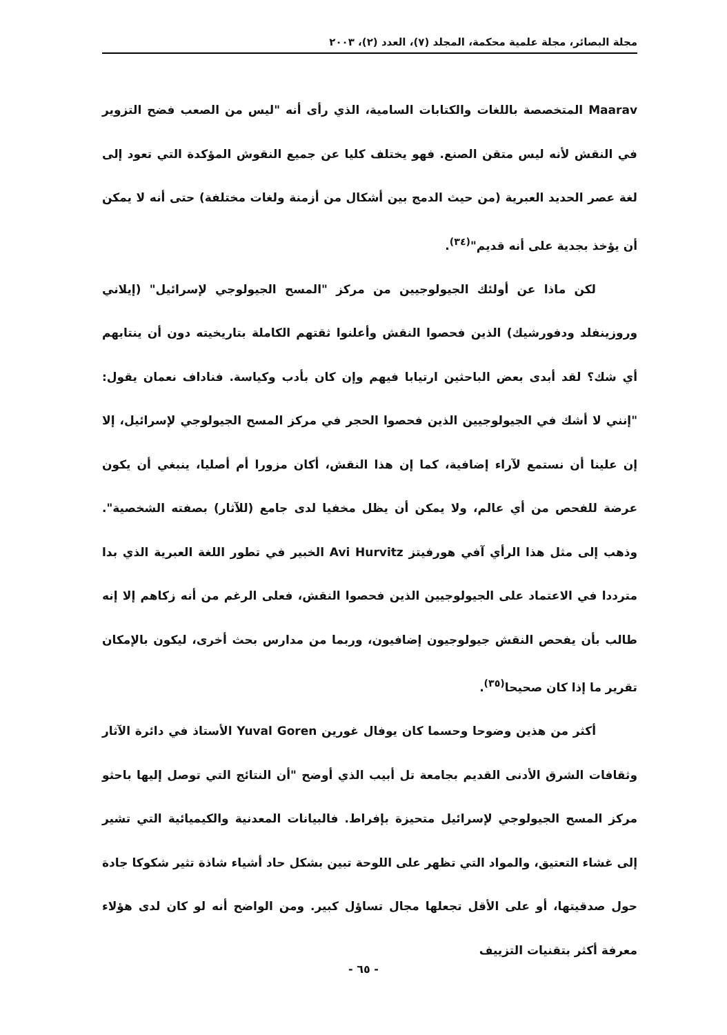مجلة البصائر، مجلة علمية محكمة، المجلد (٧)، العدد (٢)، ٢٠٠٣
Maarav المتخصصة باللغات والكتابات السامية، الذي رأى أنه "ليس من الصعب فضح التزوير في النقش لأنه ليس متقن الصنع. فهو يختلف كليا عن جميع النقوش المؤكدة التي تعود إلى لغة عصر الحديد العبرية (من حيث الدمج بين أشكال من أزمنة ولغات مختلفة) حتى أنه لا يمكن أن يؤخذ بجدية على أنه قديم"<sup>(٣٤)</sup>.
لكن ماذا عن أولئك الجيولوجيين من مركز "المسح الجيولوجي لإسرائيل" (إيلاني وروزينفلد ودفورشيك) الذين فحصوا النقش وأعلنوا ثقتهم الكاملة بتاريخيته دون أن ينتابهم أي شك؟ لقد أبدى بعض الباحثين ارتيابا فيهم وإن كان بأدب وكياسة. فناداف نعمان يقول: "إنني لا أشك في الجيولوجيين الذين فحصوا الحجر في مركز المسح الجيولوجي لإسرائيل، إلا إن علينا أن نستمع لآراء إضافية، كما إن هذا النقش، أكان مزورا أم أصليا، ينبغي أن يكون عرضة للفحص من أي عالم، ولا يمكن أن يظل مخفيا لدى جامع (للآثار) بصفته الشخصية". وذهب إلى مثل هذا الرأي آفي هورفيتز Avi Hurvitz الخبير في تطور اللغة العبرية الذي بدا مترددا في الاعتماد على الجيولوجيين الذين فحصوا النقش، فعلى الرغم من أنه زكاهم إلا إنه طالب بأن يفحص النقش جيولوجيون إضافيون، وربما من مدارس بحث أخرى، ليكون بالإمكان تقرير ما إذا كان صحيحا<sup>(٣٥)</sup>.
أكثر من هذين وضوحا وحسما كان يوفال غورين Yuval Goren الأستاذ في دائرة الآثار وثقافات الشرق الأدنى القديم بجامعة تل أبيب الذي أوضح "أن النتائج التي توصل إليها باحثو مركز المسح الجيولوجي لإسرائيل متحيزة بإفراط. فالبيانات المعدنية والكيميائية التي تشير إلى غشاء التعتيق، والمواد التي تظهر على اللوحة تبين بشكل حاد أشياء شاذة تثير شكوكا جادة حول صدقيتها، أو على الأقل تجعلها مجال تساؤل كبير. ومن الواضح أنه لو كان لدى هؤلاء معرفة أكثر بتقنيات التزييف
- ٦٥ -